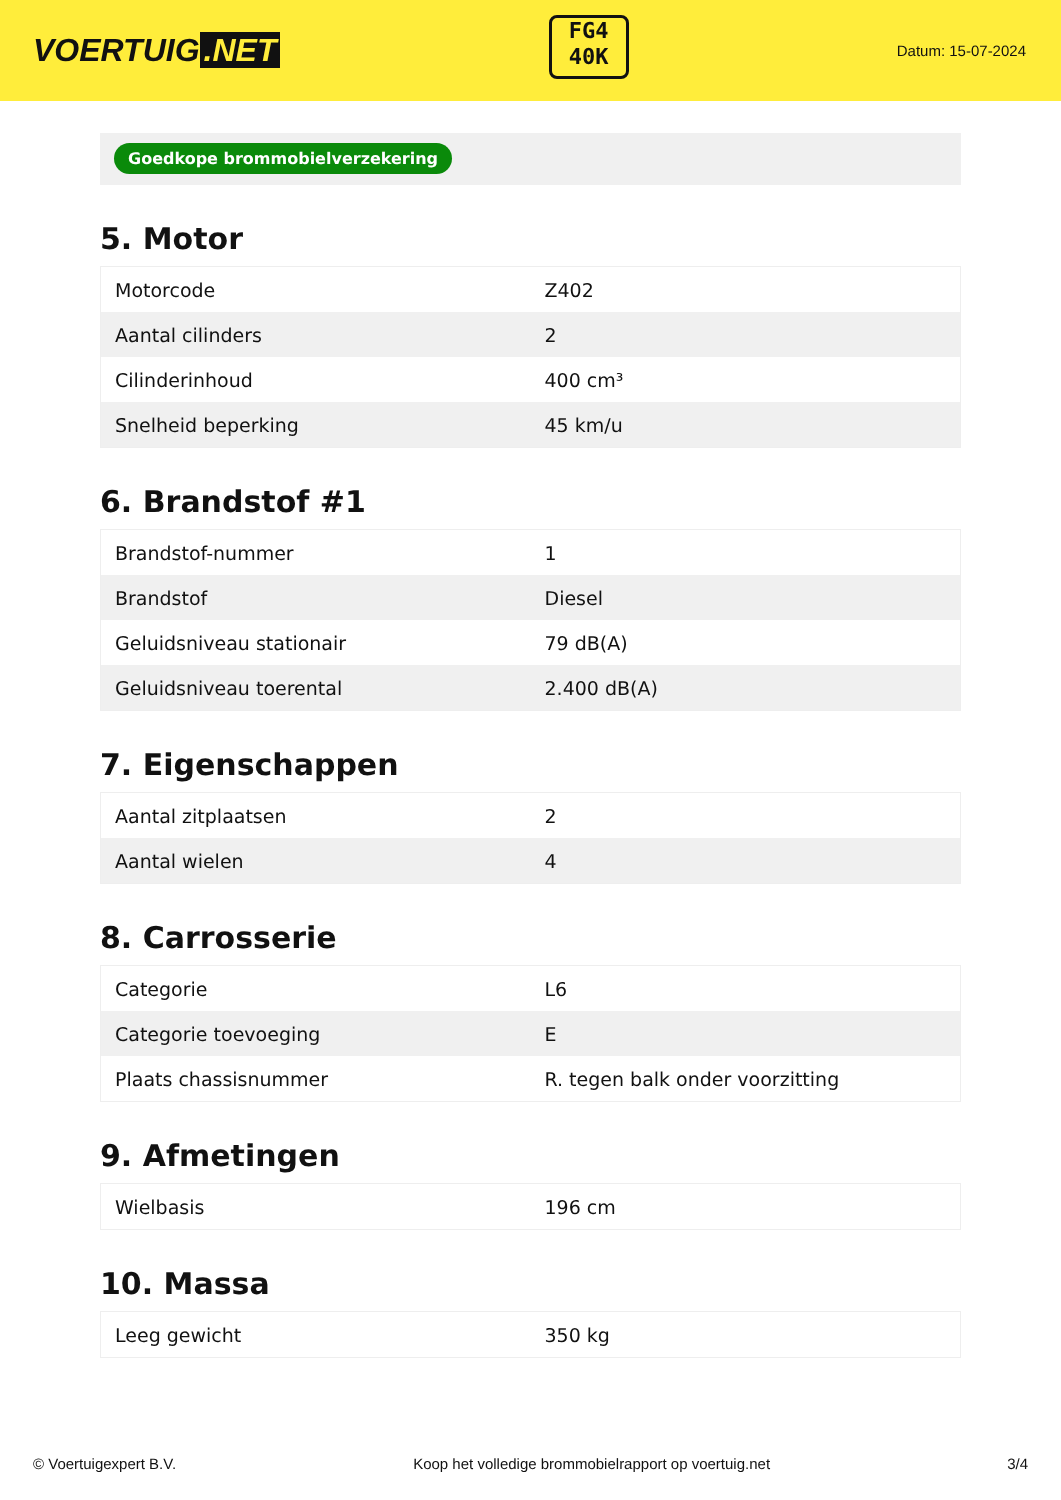VOERTUIG.NET
FG4
40K
Datum: 15-07-2024
Goedkope brommobielverzekering
5. Motor
| Motorcode | Z402 |
| Aantal cilinders | 2 |
| Cilinderinhoud | 400 cm³ |
| Snelheid beperking | 45 km/u |
6. Brandstof #1
| Brandstof-nummer | 1 |
| Brandstof | Diesel |
| Geluidsniveau stationair | 79 dB(A) |
| Geluidsniveau toerental | 2.400 dB(A) |
7. Eigenschappen
| Aantal zitplaatsen | 2 |
| Aantal wielen | 4 |
8. Carrosserie
| Categorie | L6 |
| Categorie toevoeging | E |
| Plaats chassisnummer | R. tegen balk onder voorzitting |
9. Afmetingen
| Wielbasis | 196 cm |
10. Massa
| Leeg gewicht | 350 kg |
© Voertuigexpert B.V. Koop het volledige brommobielrapport op voertuig.net 3/4